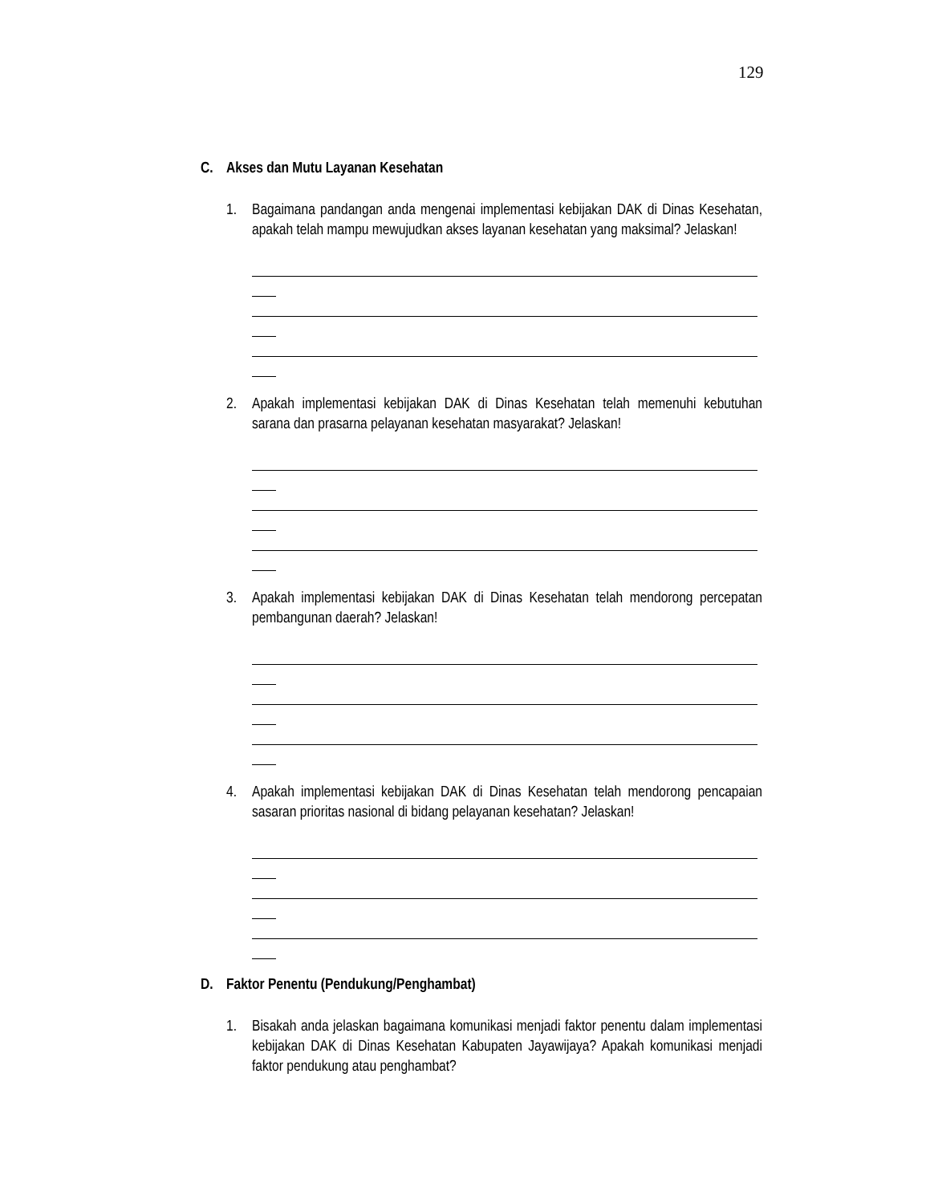129
C. Akses dan Mutu Layanan Kesehatan
1. Bagaimana pandangan anda mengenai implementasi kebijakan DAK di Dinas Kesehatan, apakah telah mampu mewujudkan akses layanan kesehatan yang maksimal? Jelaskan!
2. Apakah implementasi kebijakan DAK di Dinas Kesehatan telah memenuhi kebutuhan sarana dan prasarna pelayanan kesehatan masyarakat? Jelaskan!
3. Apakah implementasi kebijakan DAK di Dinas Kesehatan telah mendorong percepatan pembangunan daerah? Jelaskan!
4. Apakah implementasi kebijakan DAK di Dinas Kesehatan telah mendorong pencapaian sasaran prioritas nasional di bidang pelayanan kesehatan? Jelaskan!
D. Faktor Penentu (Pendukung/Penghambat)
1. Bisakah anda jelaskan bagaimana komunikasi menjadi faktor penentu dalam implementasi kebijakan DAK di Dinas Kesehatan Kabupaten Jayawijaya? Apakah komunikasi menjadi faktor pendukung atau penghambat?